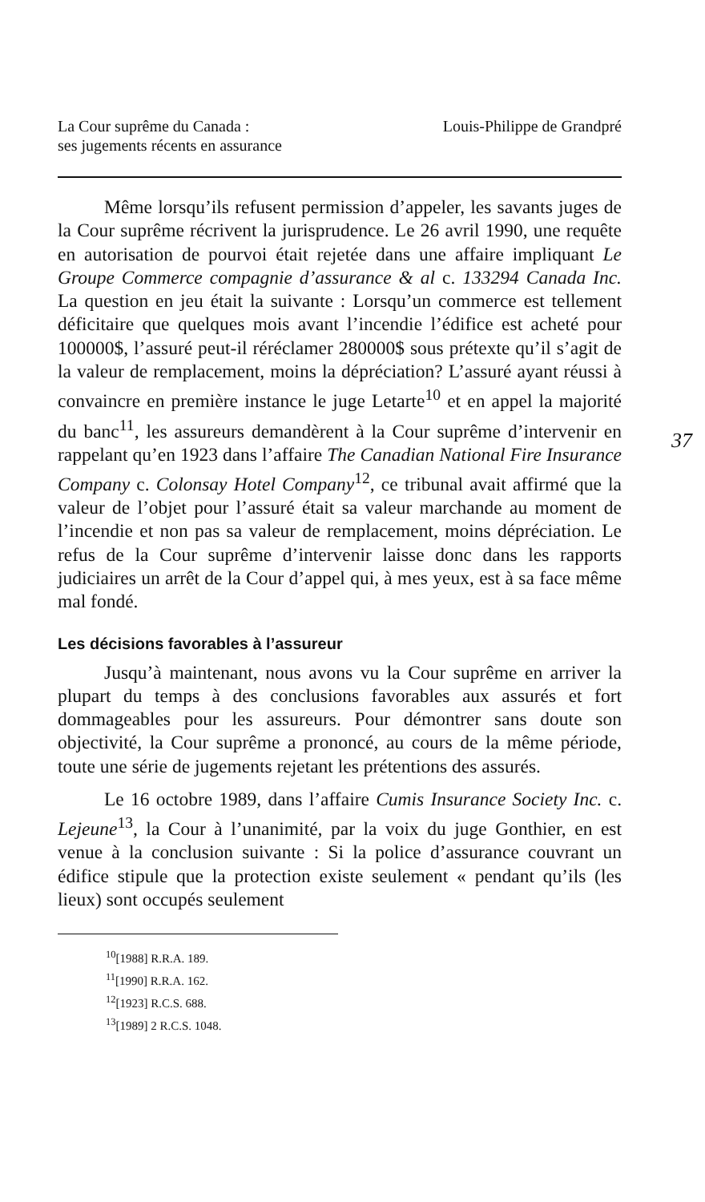37
La Cour suprême du Canada :
ses jugements récents en assurance
Louis-Philippe de Grandpré
Même lorsqu’ils refusent permission d’appeler, les savants juges de la Cour suprême récrivent la jurisprudence. Le 26 avril 1990, une requête en autorisation de pourvoi était rejetée dans une affaire impliquant Le Groupe Commerce compagnie d’assurance & al c. 133294 Canada Inc. La question en jeu était la suivante : Lorsqu’un commerce est tellement déficitaire que quelques mois avant l’incendie l’édifice est acheté pour 100000$, l’assuré peut-il réréclamer 280000$ sous prétexte qu’il s’agit de la valeur de remplacement, moins la dépréciation? L’assuré ayant réussi à convaincre en première instance le juge Letarte<sup>10</sup> et en appel la majorité du banc<sup>11</sup>, les assureurs demandèrent à la Cour suprême d’intervenir en rappelant qu’en 1923 dans l’affaire The Canadian National Fire Insurance Company c. Colonsay Hotel Company<sup>12</sup>, ce tribunal avait affirmé que la valeur de l’objet pour l’assuré était sa valeur marchande au moment de l’incendie et non pas sa valeur de remplacement, moins dépréciation. Le refus de la Cour suprême d’intervenir laisse donc dans les rapports judiciaires un arrêt de la Cour d’appel qui, à mes yeux, est à sa face même mal fondé.
Les décisions favorables à l’assureur
Jusqu’à maintenant, nous avons vu la Cour suprême en arriver la plupart du temps à des conclusions favorables aux assurés et fort dommageables pour les assureurs. Pour démontrer sans doute son objectivité, la Cour suprême a prononcé, au cours de la même période, toute une série de jugements rejetant les prétentions des assurés.
Le 16 octobre 1989, dans l’affaire Cumis Insurance Society Inc. c. Lejeune<sup>13</sup>, la Cour à l’unanimité, par la voix du juge Gonthier, en est venue à la conclusion suivante : Si la police d’assurance couvrant un édifice stipule que la protection existe seulement « pendant qu’ils (les lieux) sont occupés seulement
<sup>10</sup> [1988] R.R.A. 189.
<sup>11</sup> [1990] R.R.A. 162.
<sup>12</sup> [1923] R.C.S. 688.
<sup>13</sup> [1989] 2 R.C.S. 1048.